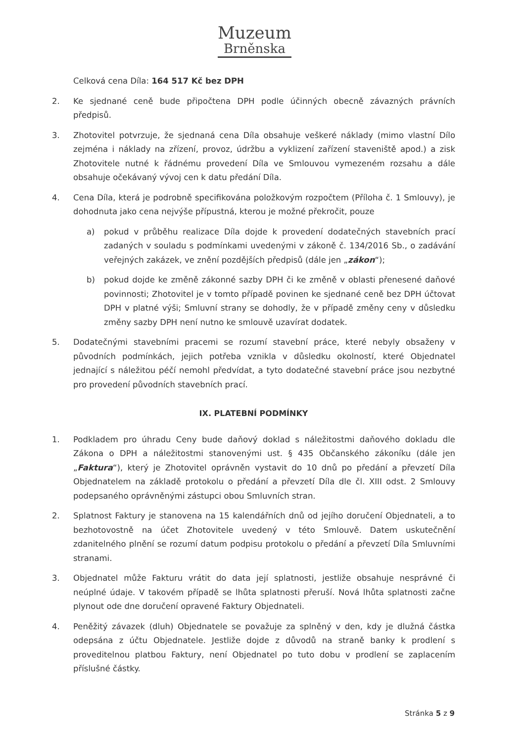Muzeum
Brněnska
Celková cena Díla: 164 517 Kč bez DPH
2. Ke sjednané ceně bude připočtena DPH podle účinných obecně závazných právních předpisů.
3. Zhotovitel potvrzuje, že sjednaná cena Díla obsahuje veškeré náklady (mimo vlastní Dílo zejména i náklady na zřízení, provoz, údržbu a vyklizení zařízení staveniště apod.) a zisk Zhotovitele nutné k řádnému provedení Díla ve Smlouvou vymezeném rozsahu a dále obsahuje očekávaný vývoj cen k datu předání Díla.
4. Cena Díla, která je podrobně specifikována položkovým rozpočtem (Příloha č. 1 Smlouvy), je dohodnuta jako cena nejvýše přípustná, kterou je možné překročit, pouze
a) pokud v průběhu realizace Díla dojde k provedení dodatečných stavebních prací zadaných v souladu s podmínkami uvedenými v zákoně č. 134/2016 Sb., o zadávání veřejných zakázek, ve znění pozdějších předpisů (dále jen „zákon“);
b) pokud dojde ke změně zákonné sazby DPH či ke změně v oblasti přenesené daňové povinnosti; Zhotovitel je v tomto případě povinen ke sjednané ceně bez DPH účtovat DPH v platné výši; Smluvní strany se dohodly, že v případě změny ceny v důsledku změny sazby DPH není nutno ke smlouvě uzavírat dodatek.
5. Dodatečnými stavebními pracemi se rozumí stavební práce, které nebyly obsaženy v původních podmínkách, jejich potřeba vznikla v důsledku okolností, které Objednatel jednající s náležitou péčí nemohl předvídat, a tyto dodatečné stavební práce jsou nezbytné pro provedení původních stavebních prací.
IX. PLATEBNÍ PODMÍNKY
1. Podkladem pro úhradu Ceny bude daňový doklad s náležitostmi daňového dokladu dle Zákona o DPH a náležitostmi stanovenými ust. § 435 Občanského zákoníku (dále jen „Faktura“), který je Zhotovitel oprávněn vystavit do 10 dnů po předání a převzetí Díla Objednatelem na základě protokolu o předání a převzetí Díla dle čl. XIII odst. 2 Smlouvy podepsaného oprávněnými zástupci obou Smluvních stran.
2. Splatnost Faktury je stanovena na 15 kalendářních dnů od jejího doručení Objednateli, a to bezhotovostně na účet Zhotovitele uvedený v této Smlouvě. Datem uskutečnění zdanitelného plnění se rozumí datum podpisu protokolu o předání a převzetí Díla Smluvními stranami.
3. Objednatel může Fakturu vrátit do data její splatnosti, jestliže obsahuje nesprávné či neúplné údaje. V takovém případě se lhůta splatnosti přeruší. Nová lhůta splatnosti začne plynout ode dne doručení opravené Faktury Objednateli.
4. Peněžitý závazek (dluh) Objednatele se považuje za splněný v den, kdy je dlužná částka odepsána z účtu Objednatele. Jestliže dojde z důvodů na straně banky k prodlení s proveditelnou platbou Faktury, není Objednatel po tuto dobu v prodlení se zaplacením příslušné částky.
Stránka 5 z 9